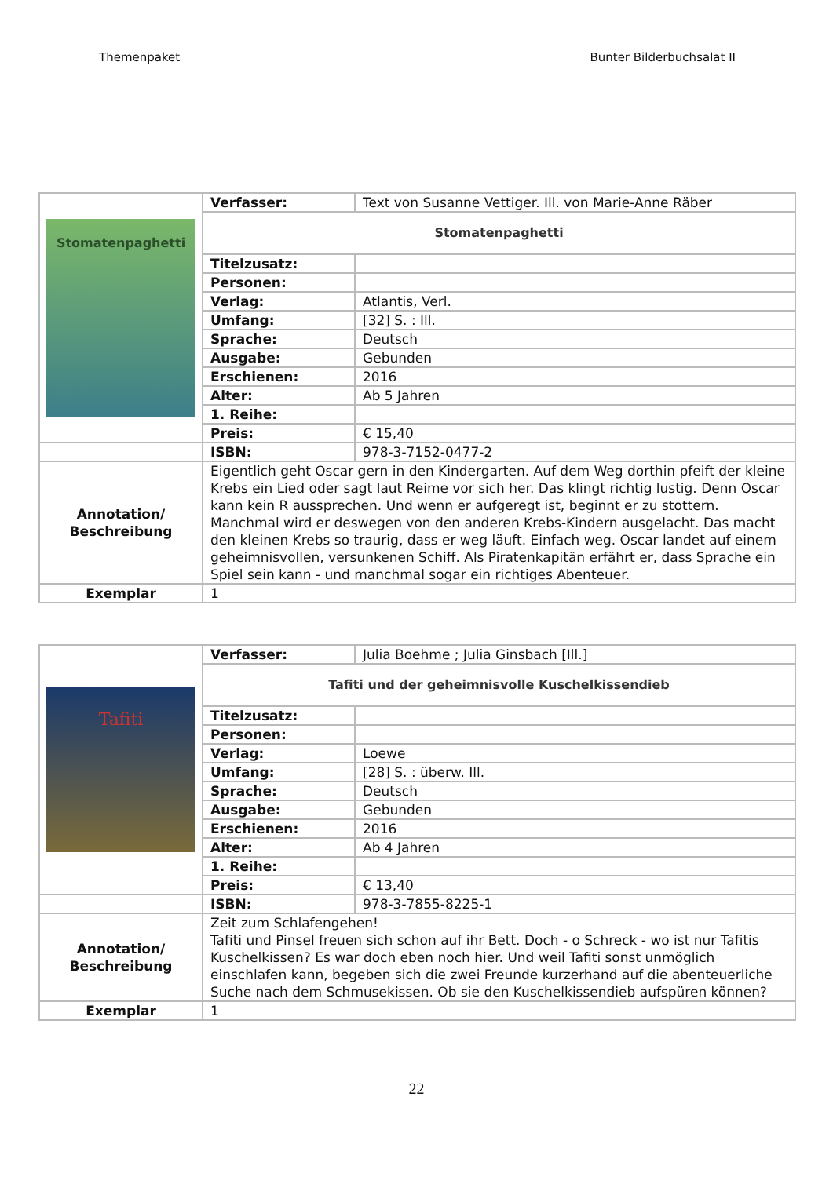Themenpaket Bunter Bilderbuchsalat II
| Stomatenpaghetti | Verfasser: | Text von Susanne Vettiger. Ill. von Marie-Anne Räber |
| | Stomatenpaghetti | |
| | Titelzusatz: | |
| | Personen: | |
| | Verlag: | Atlantis, Verl. |
| | Umfang: | [32] S. : Ill. |
| | Sprache: | Deutsch |
| | Ausgabe: | Gebunden |
| | Erschienen: | 2016 |
| | Alter: | Ab 5 Jahren |
| | 1. Reihe: | |
| | Preis: | € 15,40 |
| | ISBN: | 978-3-7152-0477-2 |
| Annotation/ Beschreibung | Eigentlich geht Oscar gern in den Kindergarten. Auf dem Weg dorthin pfeift der kleine Krebs ein Lied oder sagt laut Reime vor sich her. Das klingt richtig lustig. Denn Oscar kann kein R aussprechen. Und wenn er aufgeregt ist, beginnt er zu stottern. Manchmal wird er deswegen von den anderen Krebs-Kindern ausgelacht. Das macht den kleinen Krebs so traurig, dass er weg läuft. Einfach weg. Oscar landet auf einem geheimnisvollen, versunkenen Schiff. Als Piratenkapitän erfährt er, dass Sprache ein Spiel sein kann - und manchmal sogar ein richtiges Abenteuer. | |
| Exemplar | 1 | |
| Tafiti | Verfasser: | Julia Boehme ; Julia Ginsbach [Ill.] |
| | Tafiti und der geheimnisvolle Kuschelkissendieb | |
| | Titelzusatz: | |
| | Personen: | |
| | Verlag: | Loewe |
| | Umfang: | [28] S. : überw. Ill. |
| | Sprache: | Deutsch |
| | Ausgabe: | Gebunden |
| | Erschienen: | 2016 |
| | Alter: | Ab 4 Jahren |
| | 1. Reihe: | |
| | Preis: | € 13,40 |
| | ISBN: | 978-3-7855-8225-1 |
| Annotation/ Beschreibung | Zeit zum Schlafengehen! Tafiti und Pinsel freuen sich schon auf ihr Bett. Doch - o Schreck - wo ist nur Tafitis Kuschelkissen? Es war doch eben noch hier. Und weil Tafiti sonst unmöglich einschlafen kann, begeben sich die zwei Freunde kurzerhand auf die abenteuerliche Suche nach dem Schmusekissen. Ob sie den Kuschelkissendieb aufspüren können? | |
| Exemplar | 1 | |
22